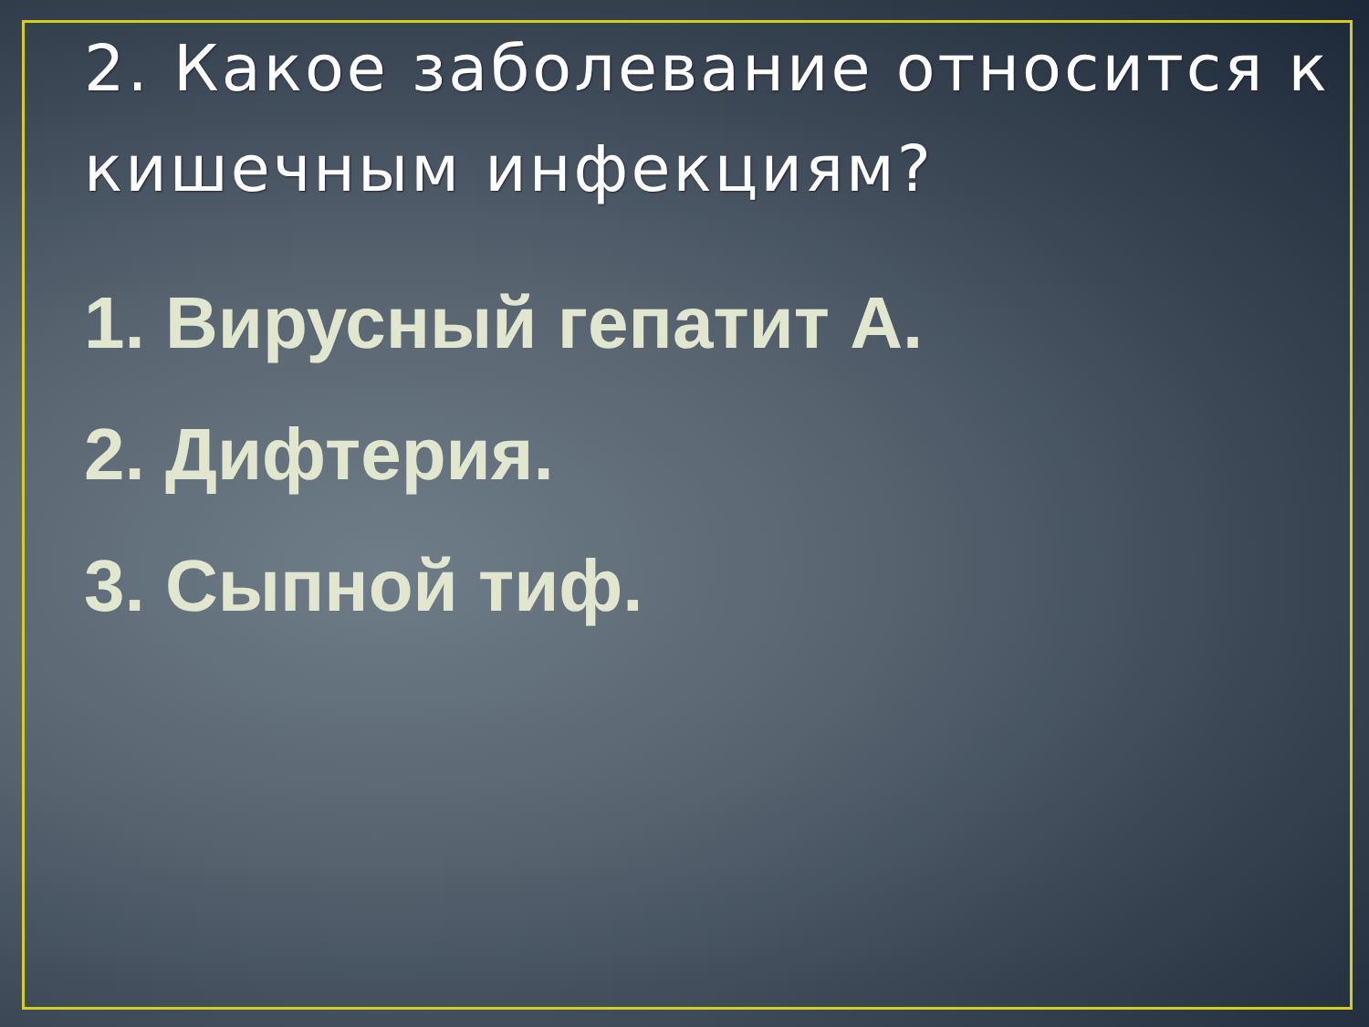2. Какое заболевание относится к кишечным инфекциям?
1. Вирусный гепатит А.
2. Дифтерия.
3. Сыпной тиф.